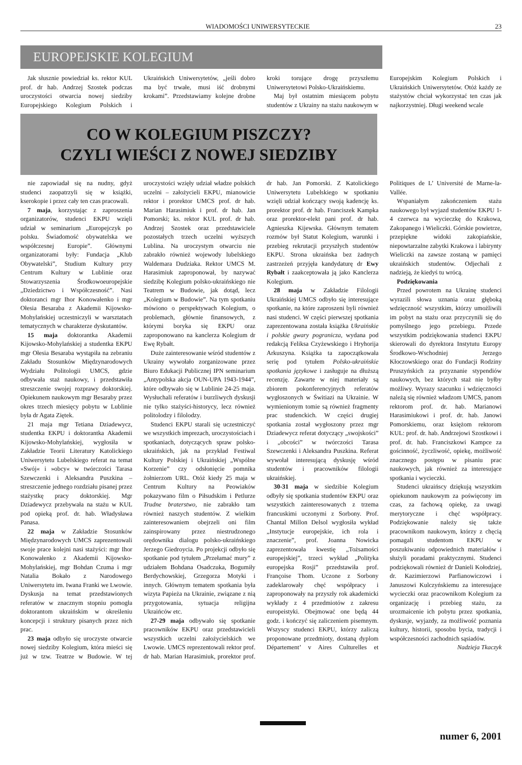WIADOMOŚCI UNIWERSYTECKIE 23
EUROPEJSKIE KOLEGIUM
Jak słusznie powiedział ks. rektor KUL prof. dr hab. Andrzej Szostek podczas uroczystości otwarcia nowej siedziby Europejskiego Kolegium Polskich i Ukraińskich Uniwersytetów, „jeśli dobro ma być trwałe, musi iść drobnymi krokami”. Przedstawiamy kolejne drobne kroki torujące drogę przyszłemu Uniwersytetowi Polsko-Ukraińskiemu.
Maj był ostatnim miesiącem pobytu studentów z Ukrainy na stażu naukowym w Europejskim Kolegium Polskich i Ukraińskich Uniwersytetów. Otóż każdy ze stażystów chciał wykorzystać ten czas jak najkorzystniej. Długi weekend wcale
CO W KOLEGIUM PISZCZY?
CZYLI WIEŚCI Z NOWEJ SIEDZIBY
nie zapowiadał się na nudny, gdyż studenci zaopatrzyli się w książki, kserokopie i przez cały ten czas pracowali.
7 maja, korzystając z zaproszenia organizatorów, studenci EKPU wzięli udział w seminarium „Europejczyk po polsku. Świadomość obywatelska we współczesnej Europie”. Głównymi organizatorami były: Fundacja „Klub Obywatelski”, Studium Kultury przy Centrum Kultury w Lublinie oraz Stowarzyszenia Środkowoeuropejskie „Dziedzictwo i Współczesność”. Nasi doktoranci mgr Ihor Konowałenko i mgr Ołesia Besaraba z Akademii Kijowsko-Mohylańskiej uczestniczyli w warsztatach tematycznych w charakterze dyskutantów.
15 maja doktorantka Akademii Kijowsko-Mohylańskiej a studentka EKPU mgr Ołesia Besaraba wystąpiła na zebraniu Zakładu Stosunków Międzynarodowych Wydziału Politologii UMCS, gdzie odbywała staż naukowy, i przedstawiła streszczenie swojej rozprawy doktorskiej. Opiekunem naukowym mgr Besaraby przez okres trzech miesięcy pobytu w Lublinie była dr Agata Ziętek.
21 maja mgr Tetiana Dziadewycz, studentka EKPU i doktorantka Akademii Kijowsko-Mohylańskiej, wygłosiła w Zakładzie Teorii Literatury Katolickiego Uniwersytetu Lubelskiego referat na temat »Swój« i »obcy« w twórczości Tarasa Szewczenki i Aleksandra Puszkina – streszczenie jednego rozdziału pisanej przez stażystkę pracy doktorskiej. Mgr Dziadewycz przebywała na stażu w KUL pod opieką prof. dr. hab. Władysława Panasa.
22 maja w Zakładzie Stosunków Międzynarodowych UMCS zaprezentowali swoje prace kolejni nasi stażyści: mgr Ihor Konowałenko z Akademii Kijowsko-Mohylańskiej, mgr Bohdan Czuma i mgr Natalia Bokało z Narodowego Uniwersytetu im. Iwana Franki we Lwowie. Dyskusja na temat przedstawionych referatów w znacznym stopniu pomogła doktorantom ukraińskim w określeniu koncepcji i struktury pisanych przez nich prac.
23 maja odbyło się uroczyste otwarcie nowej siedziby Kolegium, która mieści się już w tzw. Teatrze w Budowie. W tej uroczystości wzięły udział władze polskich uczelni – założycieli EKPU, mianowicie rektor i prorektor UMCS prof. dr hab. Marian Harasimiuk i prof. dr hab. Jan Pomorski; ks. rektor KUL prof. dr hab. Andrzej Szostek oraz przedstawiciele pozostałych trzech uczelni wyższych Lublina. Na uroczystym otwarciu nie zabrakło również wojewody lubelskiego Waldemara Dudziaka. Rektor UMCS M. Harasimiuk zaproponował, by nazywać siedzibę Kolegium polsko-ukraińskiego nie Teatrem w Budowie, jak dotąd, lecz „Kolegium w Budowie”. Na tym spotkaniu mówiono o perspektywach Kolegium, o problemach, głównie finansowych, z którymi boryka się EKPU oraz zaproponowano na kanclerza Kolegium dr Ewę Rybałt.
Duże zainteresowanie wśród studentów z Ukrainy wywołało zorganizowane przez Biuro Edukacji Publicznej IPN seminarium „Antypolska akcja OUN-UPA 1943-1944”, które odbywało się w Lublinie 24-25 maja. Wysłuchali referatów i burzliwych dyskusji nie tylko stażyści-historycy, lecz również politolodzy i filolodzy.
Studenci EKPU starali się uczestniczyć we wszystkich imprezach, uroczystościach i spotkaniach, dotyczących spraw polsko-ukraińskich, jak na przykład Festiwal Kultury Polskiej i Ukraińskiej „Wspólne Korzenie” czy odsłonięcie pomnika żołnierzom URL. Otóż kiedy 25 maja w Centrum Kultury na Peowiaków pokazywano film o Piłsudskim i Petlurze Trudne braterstwo, nie zabrakło tam również naszych studentów. Z wielkim zainteresowaniem obejrzeli oni film zainspirowany przez niestrudzonego orędownika dialogu polsko-ukraińskiego Jerzego Giedroycia. Po projekcji odbyło się spotkanie pod tytułem „Przełamać mury” z udziałem Bohdana Osadczuka, Bogumiły Berdychowskiej, Grzegorza Motyki i innych. Głównym tematem spotkania była wizyta Papieża na Ukrainie, związane z nią przygotowania, sytuacja religijna Ukraińców etc.
27-29 maja odbywało się spotkanie pracowników EKPU oraz przedstawicieli wszystkich uczelni założycielskich we Lwowie. UMCS reprezentowali rektor prof. dr hab. Marian Harasimiuk, prorektor prof. dr hab. Jan Pomorski. Z Katolickiego Uniwersytetu Lubelskiego w spotkaniu wzięli udział kończący swoją kadencję ks. prorektor prof. dr hab. Franciszek Kampka oraz prorektor-elekt pani prof. dr hab. Agnieszka Kijewska. Głównym tematem rozmów był Statut Kolegium, warunki i przebieg rekrutacji przyszłych studentów EKPU. Strona ukraińska bez żadnych zastrzeżeń przyjęła kandydaturę dr Ewy Rybałt i zaakceptowała ją jako Kanclerza Kolegium.
28 maja w Zakładzie Filologii Ukraińskiej UMCS odbyło się interesujące spotkanie, na które zaproszeni byli również nasi studenci. W części pierwszej spotkania zaprezentowana została książka Ukraińskie i polskie gwary pogranicza, wydana pod redakcją Feliksa Czyżewskiego i Hryhorija Arkuszyna. Książka ta zapoczątkowała serię pod tytułem Polsko-ukraińskie spotkania językowe i zasługuje na dłuższą recenzję. Zawarte w niej materiały są zbiorem pokonferencyjnych referatów wygłoszonych w Świtiazi na Ukrainie. W wymienionym tomie są również fragmenty prac studenckich. W części drugiej spotkania został wygłoszony przez mgr Dziadewycz referat dotyczący „swojskości” i „obcości” w twórczości Tarasa Szewczenki i Aleksandra Puszkina. Referat wywołał interesującą dyskusję wśród studentów i pracowników filologii ukraińskiej.
30-31 maja w siedzibie Kolegium odbyły się spotkania studentów EKPU oraz wszystkich zainteresowanych z trzema francuskimi uczonymi z Sorbony. Prof. Chantal Millon Delsol wygłosiła wykład „Instytucje europejskie, ich rola i znaczenie”, prof. Joanna Nowicka zaprezentowała kwestię „Tożsamości europejskiej”, trzeci wykład „Polityka europejska Rosji” przedstawiła prof. Françoise Thom. Uczone z Sorbony zadeklarowały chęć współpracy i zaproponowały na przyszły rok akademicki wykłady z 4 przedmiotów z zakresu europeistyki. Obejmować one będą 44 godz. i kończyć się zaliczeniem pisemnym. Wszyscy studenci EKPU, którzy zaliczą proponowane przedmioty, dostaną dyplom Département’ v Aires Culturelles et Politiques de L’ Université de Marne-la-Vallée.
Wspaniałym zakończeniem stażu naukowego był wyjazd studentów EKPU 1-4 czerwca na wycieczkę do Krakowa, Zakopanego i Wieliczki. Górskie powietrze, przepiękne widoki zakopiańskie, niepowtarzalne zabytki Krakowa i labirynty Wieliczki na zawsze zostaną w pamięci ukraińskich studentów. Odjechali z nadzieją, że kiedyś tu wrócą.
Podziękowania
Przed powrotem na Ukrainę studenci wyrazili słowa uznania oraz głęboką wdzięczność wszystkim, którzy umożliwili im pobyt na stażu oraz przyczynili się do pomyślnego jego przebiegu. Przede wszystkim podziękowania studenci EKPU skierowali do dyrektora Instytutu Europy Środkowo-Wschodniej Jerzego Kłoczowskiego oraz do Fundacji Rodziny Pruszyńskich za przyznanie stypendiów naukowych, bez których staż nie byłby możliwy. Wyrazy szacunku i wdzięczności należą się również władzom UMCS, panom rektorom prof. dr. hab. Marianowi Harasimiukowi i prof. dr. hab. Janowi Pomorskiemu, oraz księżom rektorom KUL: prof. dr. hab. Andrzejowi Szostkowi i prof. dr. hab. Franciszkowi Kampce za gościnność, życzliwość, opiekę, możliwość znacznego postępu w pisaniu prac naukowych, jak również za interesujące spotkania i wycieczki.
Studenci ukraińscy dziękują wszystkim opiekunom naukowym za poświęcony im czas, za fachową opiekę, za uwagi merytoryczne i chęć współpracy. Podziękowanie należy się także pracownikom naukowym, którzy z chęcią pomagali studentom EKPU w poszukiwaniu odpowiednich materiałów i służyli poradami praktycznymi. Studenci podziękowali również dr Danieli Kołodziej, dr. Kazimierzowi Parfianowiczowi i Januszowi Kulczyńskiemu za interesujące wycieczki oraz pracownikom Kolegium za organizację i przebieg stażu, za urozmaicenie ich pobytu przez spotkania, dyskusje, wyjazdy, za możliwość poznania kultury, historii, sposobu bycia, tradycji i współczesności zachodnich sąsiadów.
Nadzieja Tkaczyk
numer 6, 2001